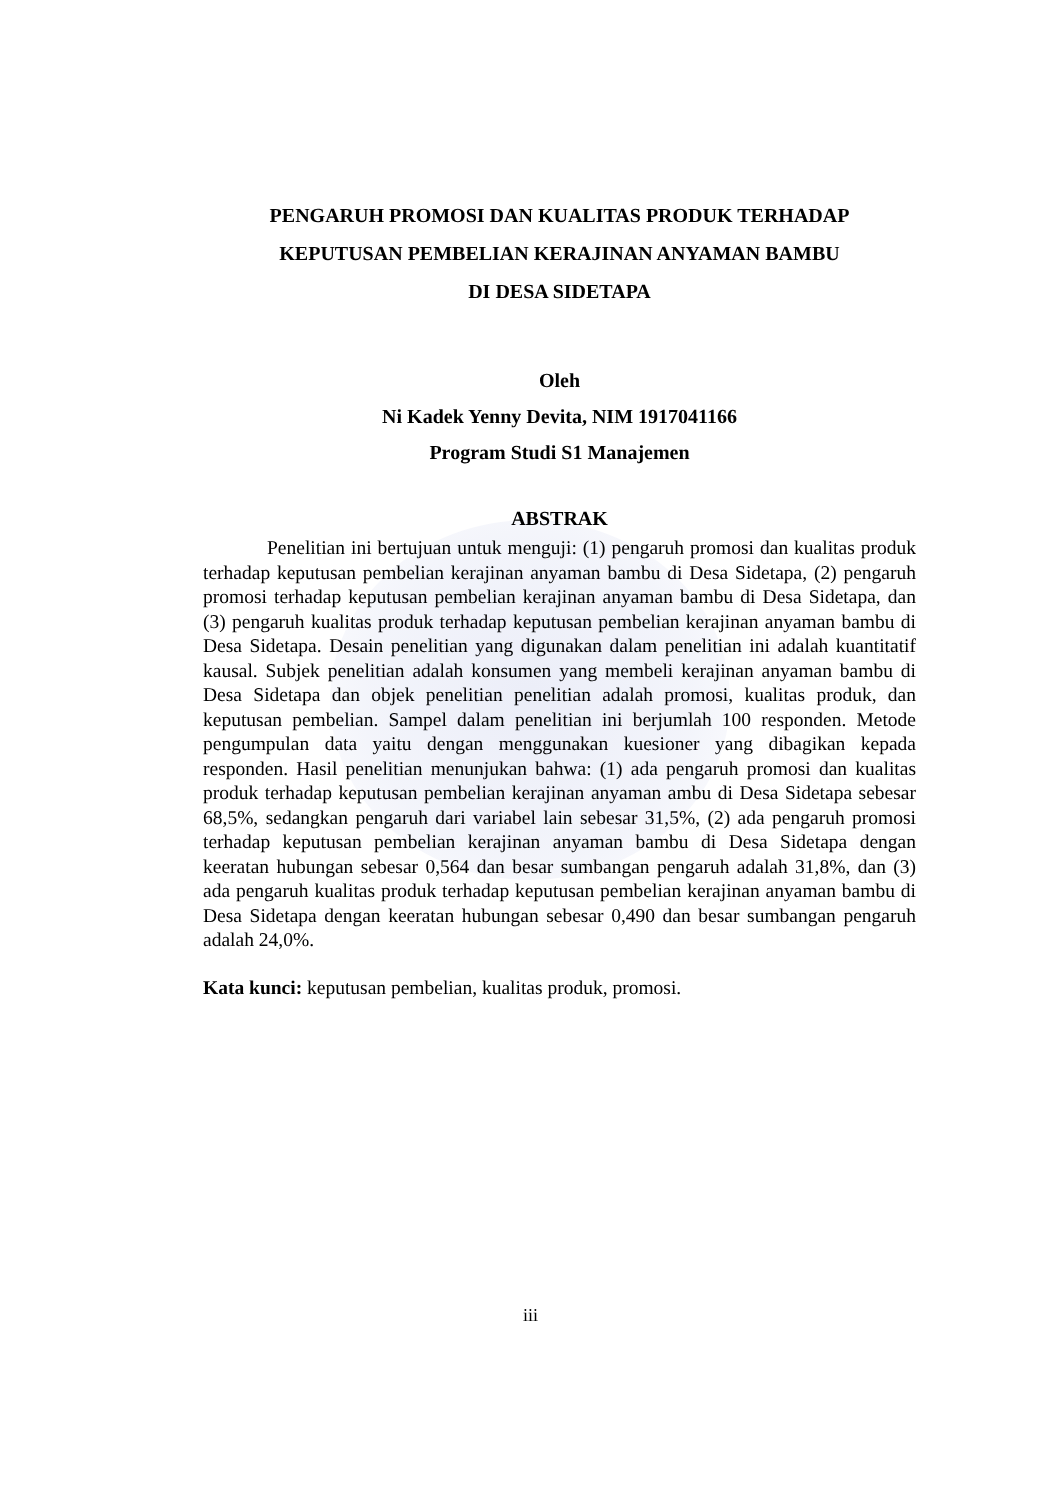PENGARUH PROMOSI DAN KUALITAS PRODUK TERHADAP
KEPUTUSAN PEMBELIAN KERAJINAN ANYAMAN BAMBU
DI DESA SIDETAPA
Oleh
Ni Kadek Yenny Devita, NIM 1917041166
Program Studi S1 Manajemen
ABSTRAK
Penelitian ini bertujuan untuk menguji: (1) pengaruh promosi dan kualitas produk terhadap keputusan pembelian kerajinan anyaman bambu di Desa Sidetapa, (2) pengaruh promosi terhadap keputusan pembelian kerajinan anyaman bambu di Desa Sidetapa, dan (3) pengaruh kualitas produk terhadap keputusan pembelian kerajinan anyaman bambu di Desa Sidetapa. Desain penelitian yang digunakan dalam penelitian ini adalah kuantitatif kausal. Subjek penelitian adalah konsumen yang membeli kerajinan anyaman bambu di Desa Sidetapa dan objek penelitian penelitian adalah promosi, kualitas produk, dan keputusan pembelian. Sampel dalam penelitian ini berjumlah 100 responden. Metode pengumpulan data yaitu dengan menggunakan kuesioner yang dibagikan kepada responden. Hasil penelitian menunjukan bahwa: (1) ada pengaruh promosi dan kualitas produk terhadap keputusan pembelian kerajinan anyaman ambu di Desa Sidetapa sebesar 68,5%, sedangkan pengaruh dari variabel lain sebesar 31,5%, (2) ada pengaruh promosi terhadap keputusan pembelian kerajinan anyaman bambu di Desa Sidetapa dengan keeratan hubungan sebesar 0,564 dan besar sumbangan pengaruh adalah 31,8%, dan (3) ada pengaruh kualitas produk terhadap keputusan pembelian kerajinan anyaman bambu di Desa Sidetapa dengan keeratan hubungan sebesar 0,490 dan besar sumbangan pengaruh adalah 24,0%.
Kata kunci: keputusan pembelian, kualitas produk, promosi.
iii